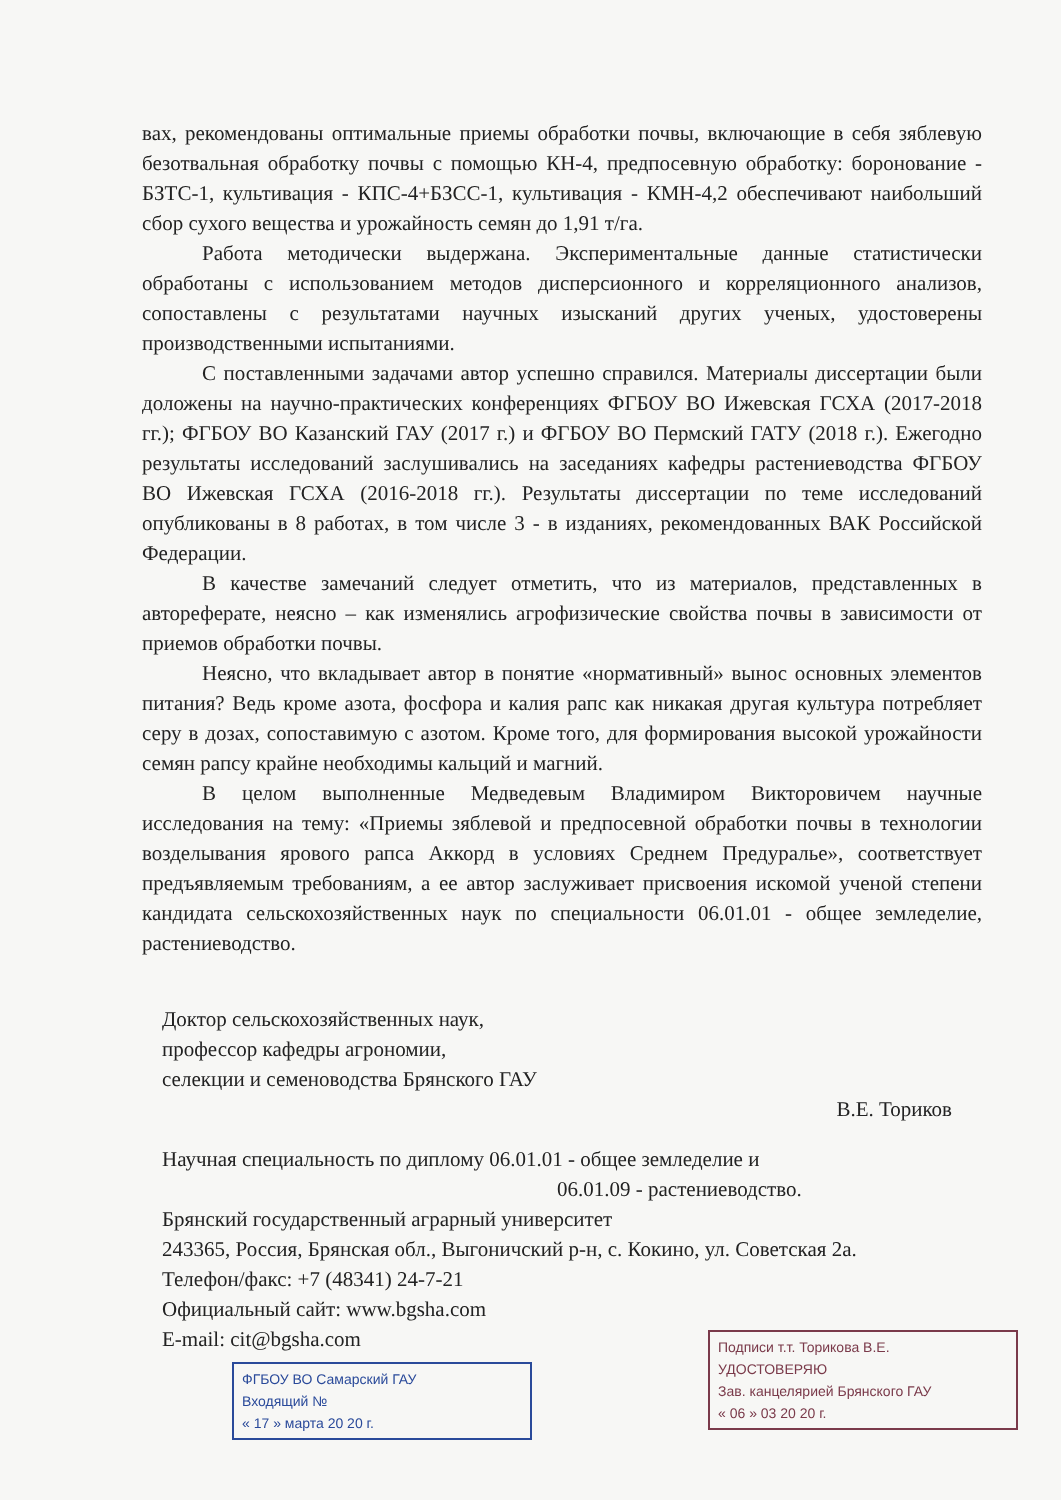вах, рекомендованы оптимальные приемы обработки почвы, включающие в себя зяблевую безотвальная обработку почвы с помощью КН-4, предпосевную обработку: боронование - БЗТС-1, культивация - КПС-4+БЗСС-1, культивация - КМН-4,2 обеспечивают наибольший сбор сухого вещества и урожайность семян до 1,91 т/га.
Работа методически выдержана. Экспериментальные данные статистически обработаны с использованием методов дисперсионного и корреляционного анализов, сопоставлены с результатами научных изысканий других ученых, удостоверены производственными испытаниями.
С поставленными задачами автор успешно справился. Материалы диссертации были доложены на научно-практических конференциях ФГБОУ ВО Ижевская ГСХА (2017-2018 гг.); ФГБОУ ВО Казанский ГАУ (2017 г.) и ФГБОУ ВО Пермский ГАТУ (2018 г.). Ежегодно результаты исследований заслушивались на заседаниях кафедры растениеводства ФГБОУ ВО Ижевская ГСХА (2016-2018 гг.). Результаты диссертации по теме исследований опубликованы в 8 работах, в том числе 3 - в изданиях, рекомендованных ВАК Российской Федерации.
В качестве замечаний следует отметить, что из материалов, представленных в автореферате, неясно – как изменялись агрофизические свойства почвы в зависимости от приемов обработки почвы.
Неясно, что вкладывает автор в понятие «нормативный» вынос основных элементов питания? Ведь кроме азота, фосфора и калия рапс как никакая другая культура потребляет серу в дозах, сопоставимую с азотом. Кроме того, для формирования высокой урожайности семян рапсу крайне необходимы кальций и магний.
В целом выполненные Медведевым Владимиром Викторовичем научные исследования на тему: «Приемы зяблевой и предпосевной обработки почвы в технологии возделывания ярового рапса Аккорд в условиях Среднем Предуралье», соответствует предъявляемым требованиям, а ее автор заслуживает присвоения искомой ученой степени кандидата сельскохозяйственных наук по специальности 06.01.01 - общее земледелие, растениеводство.
Доктор сельскохозяйственных наук,
профессор кафедры агрономии,
селекции и семеноводства Брянского ГАУ
В.Е. Ториков
Научная специальность по диплому 06.01.01 - общее земледелие и
06.01.09 - растениеводство.
Брянский государственный аграрный университет
243365, Россия, Брянская обл., Выгоничский р-н, с. Кокино, ул. Советская 2а.
Телефон/факс: +7 (48341) 24-7-21
Официальный сайт: www.bgsha.com
E-mail: cit@bgsha.com
ФГБОУ ВО Самарский ГАУ
Входящий №
« 17 » марта 20 20 г.
Подписи т.т. Торикова В.Е.
УДОСТОВЕРЯЮ
Зав. канцелярией Брянского ГАУ
« 06 » 03 20 20 г.